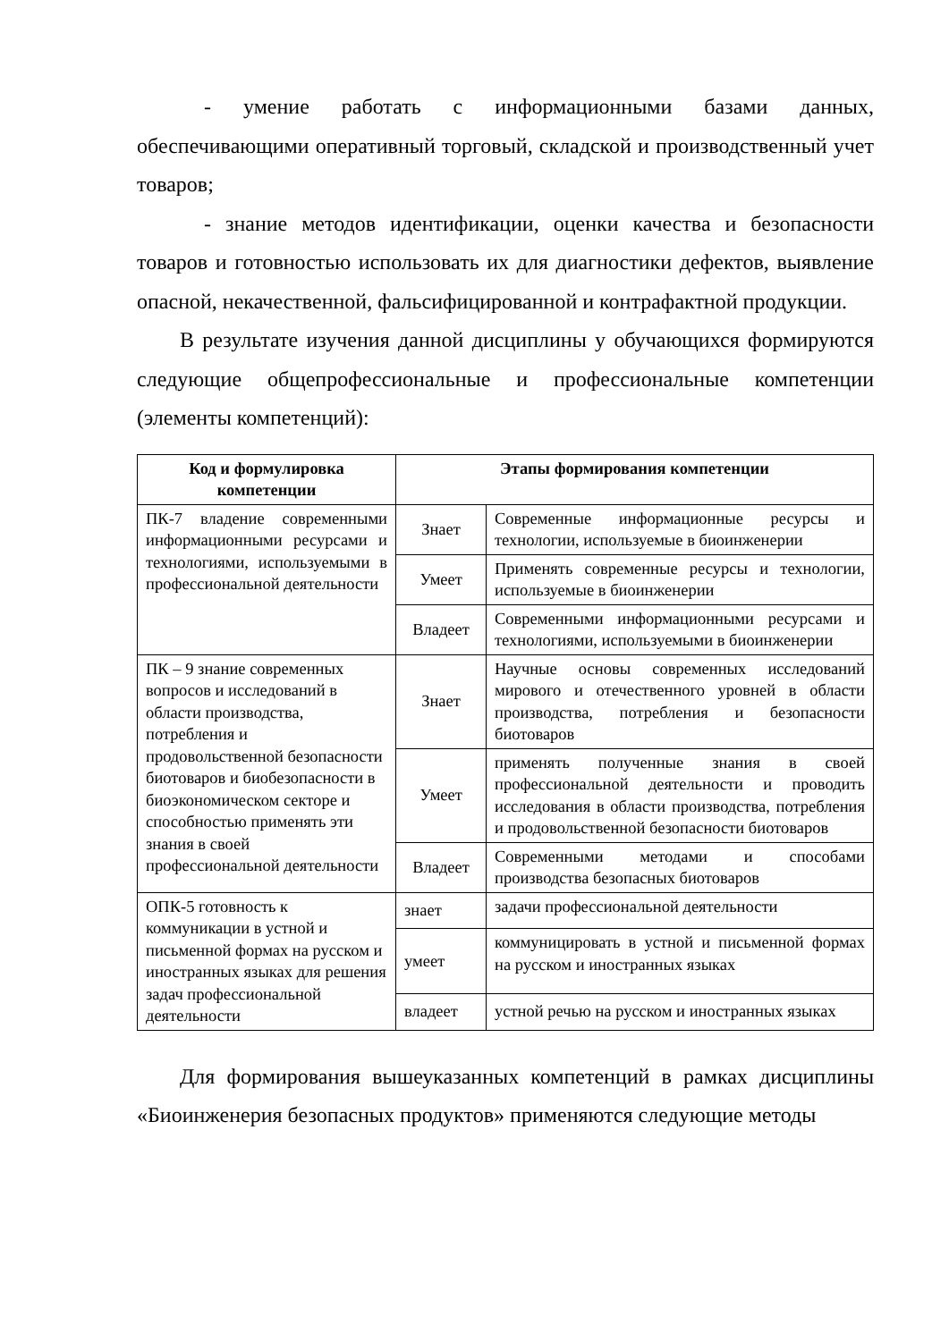- умение работать с информационными базами данных, обеспечивающими оперативный торговый, складской и производственный учет товаров;
- знание методов идентификации, оценки качества и безопасности товаров и готовностью использовать их для диагностики дефектов, выявление опасной, некачественной, фальсифицированной и контрафактной продукции.
В результате изучения данной дисциплины у обучающихся формируются следующие общепрофессиональные и профессиональные компетенции (элементы компетенций):
| Код и формулировка компетенции | Этапы формирования компетенции | |
| --- | --- | --- |
| ПК-7 владение современными информационными ресурсами и технологиями, используемыми в профессиональной деятельности | Знает | Современные информационные ресурсы и технологии, используемые в биоинженерии |
| | Умеет | Применять современные ресурсы и технологии, используемые в биоинженерии |
| | Владеет | Современными информационными ресурсами и технологиями, используемыми в биоинженерии |
| ПК – 9 знание современных вопросов и исследований в области производства, потребления и продовольственной безопасности биотоваров и биобезопасности в биоэкономическом секторе и способностью применять эти знания в своей профессиональной деятельности | Знает | Научные основы современных исследований мирового и отечественного уровней в области производства, потребления и безопасности биотоваров |
| | Умеет | применять полученные знания в своей профессиональной деятельности и проводить исследования в области производства, потребления и продовольственной безопасности биотоваров |
| | Владеет | Современными методами и способами производства безопасных биотоваров |
| ОПК-5 готовность к коммуникации в устной и письменной формах на русском и иностранных языках для решения задач профессиональной деятельности | знает | задачи профессиональной деятельности |
| | умеет | коммуницировать в устной и письменной формах на русском и иностранных языках |
| | владеет | устной речью на русском и иностранных языках |
Для формирования вышеуказанных компетенций в рамках дисциплины «Биоинженерия безопасных продуктов» применяются следующие методы